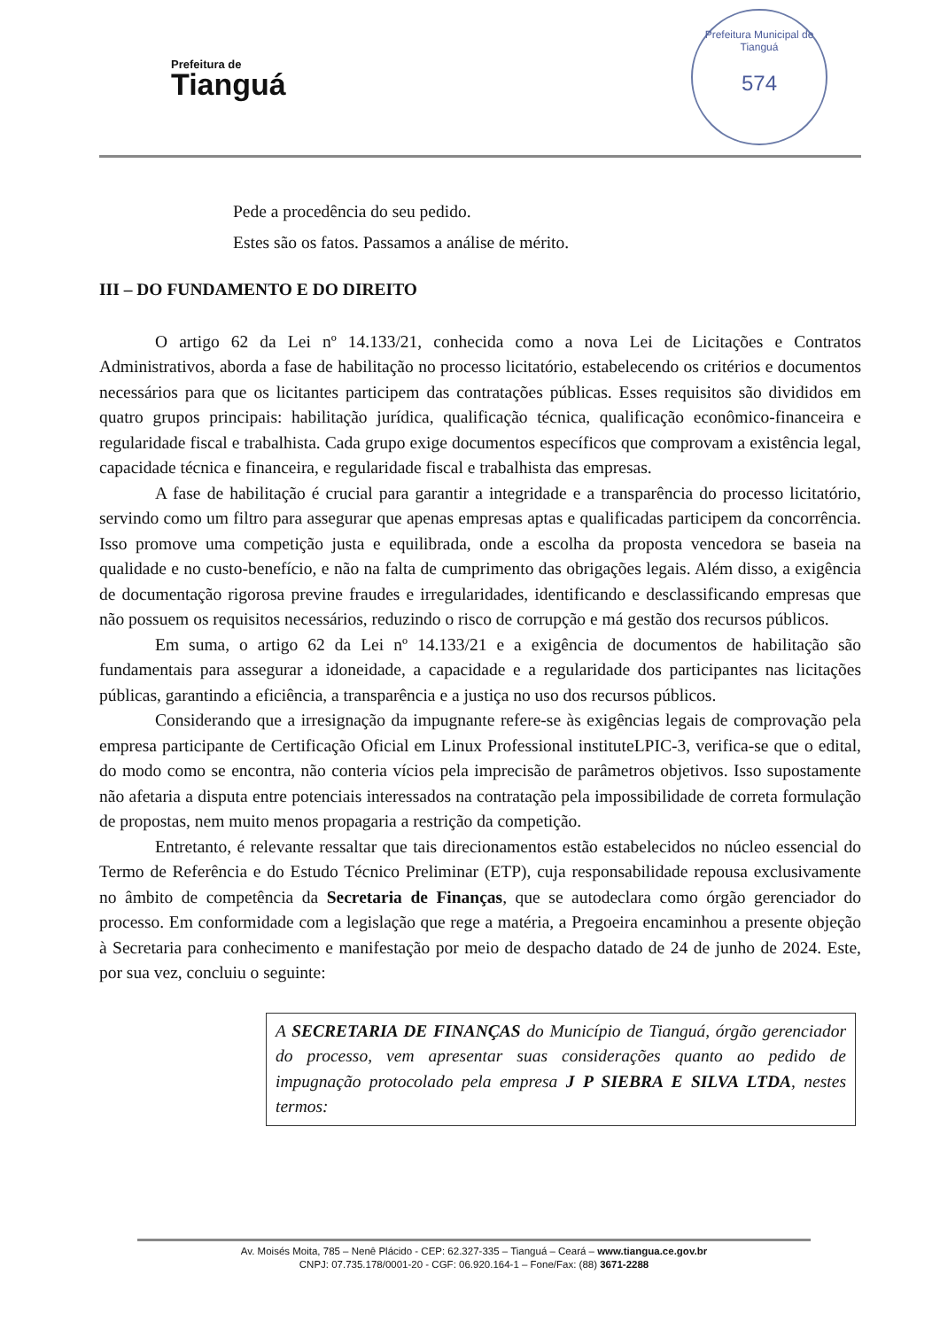Prefeitura de
Tianguá
Prefeitura Municipal de Tianguá
574
Pede a procedência do seu pedido.
Estes são os fatos. Passamos a análise de mérito.
III – DO FUNDAMENTO E DO DIREITO
O artigo 62 da Lei nº 14.133/21, conhecida como a nova Lei de Licitações e Contratos Administrativos, aborda a fase de habilitação no processo licitatório, estabelecendo os critérios e documentos necessários para que os licitantes participem das contratações públicas. Esses requisitos são divididos em quatro grupos principais: habilitação jurídica, qualificação técnica, qualificação econômico-financeira e regularidade fiscal e trabalhista. Cada grupo exige documentos específicos que comprovam a existência legal, capacidade técnica e financeira, e regularidade fiscal e trabalhista das empresas.
A fase de habilitação é crucial para garantir a integridade e a transparência do processo licitatório, servindo como um filtro para assegurar que apenas empresas aptas e qualificadas participem da concorrência. Isso promove uma competição justa e equilibrada, onde a escolha da proposta vencedora se baseia na qualidade e no custo-benefício, e não na falta de cumprimento das obrigações legais. Além disso, a exigência de documentação rigorosa previne fraudes e irregularidades, identificando e desclassificando empresas que não possuem os requisitos necessários, reduzindo o risco de corrupção e má gestão dos recursos públicos.
Em suma, o artigo 62 da Lei nº 14.133/21 e a exigência de documentos de habilitação são fundamentais para assegurar a idoneidade, a capacidade e a regularidade dos participantes nas licitações públicas, garantindo a eficiência, a transparência e a justiça no uso dos recursos públicos.
Considerando que a irresignação da impugnante refere-se às exigências legais de comprovação pela empresa participante de Certificação Oficial em Linux Professional instituteLPIC-3, verifica-se que o edital, do modo como se encontra, não conteria vícios pela imprecisão de parâmetros objetivos. Isso supostamente não afetaria a disputa entre potenciais interessados na contratação pela impossibilidade de correta formulação de propostas, nem muito menos propagaria a restrição da competição.
Entretanto, é relevante ressaltar que tais direcionamentos estão estabelecidos no núcleo essencial do Termo de Referência e do Estudo Técnico Preliminar (ETP), cuja responsabilidade repousa exclusivamente no âmbito de competência da Secretaria de Finanças, que se autodeclara como órgão gerenciador do processo. Em conformidade com a legislação que rege a matéria, a Pregoeira encaminhou a presente objeção à Secretaria para conhecimento e manifestação por meio de despacho datado de 24 de junho de 2024. Este, por sua vez, concluiu o seguinte:
A SECRETARIA DE FINANÇAS do Município de Tianguá, órgão gerenciador do processo, vem apresentar suas considerações quanto ao pedido de impugnação protocolado pela empresa J P SIEBRA E SILVA LTDA, nestes termos:
Av. Moisés Moita, 785 – Nenê Plácido - CEP: 62.327-335 – Tianguá – Ceará – www.tiangua.ce.gov.br
CNPJ: 07.735.178/0001-20 - CGF: 06.920.164-1 – Fone/Fax: (88) 3671-2288